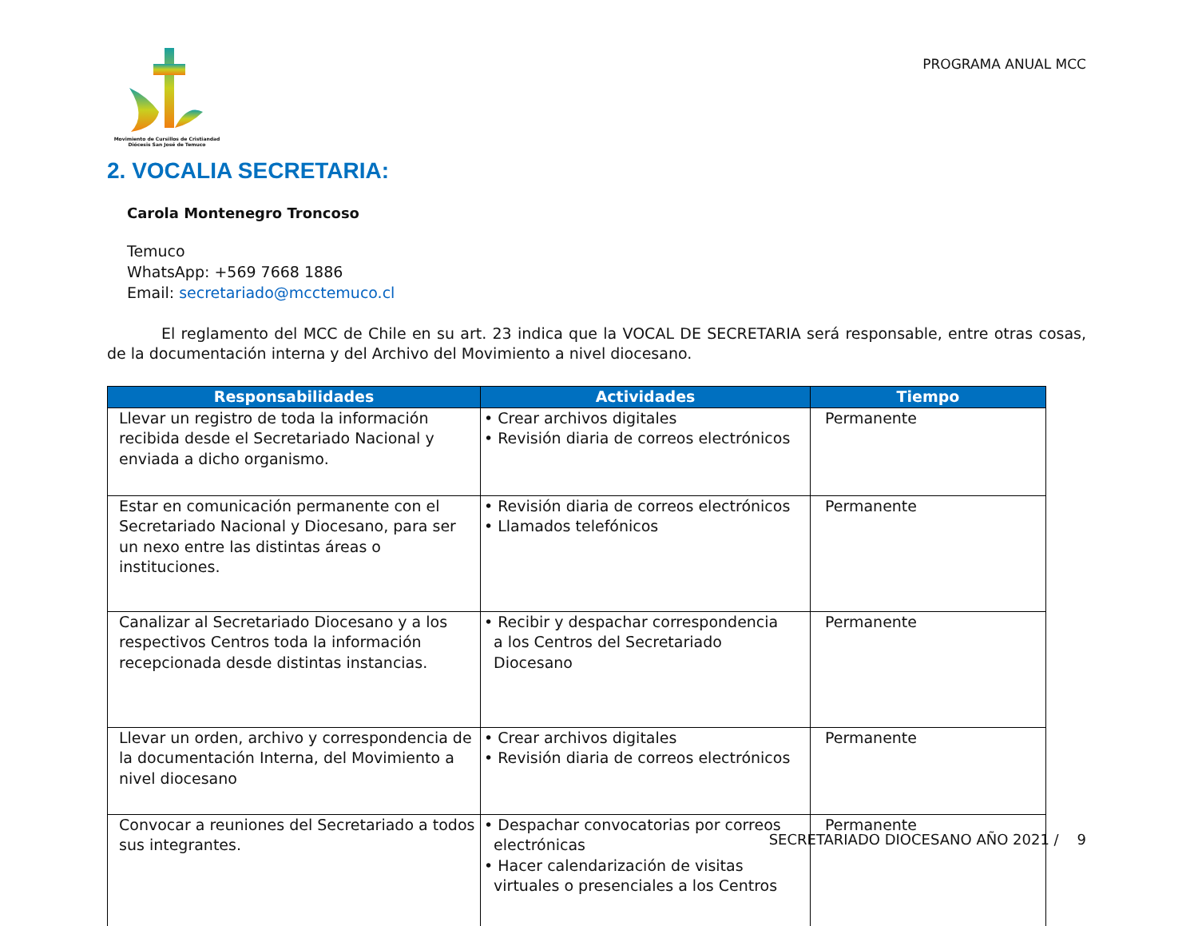Movimiento de Cursillos de Cristiandad
Diócesis San José de Temuco
PROGRAMA ANUAL MCC
2. VOCALIA SECRETARIA:
Carola Montenegro Troncoso
Temuco
WhatsApp: +569 7668 1886
Email: secretariado@mcctemuco.cl
El reglamento del MCC de Chile en su art. 23 indica que la VOCAL DE SECRETARIA será responsable, entre otras cosas, de la documentación interna y del Archivo del Movimiento a nivel diocesano.
| Responsabilidades | Actividades | Tiempo |
| --- | --- | --- |
| Llevar un registro de toda la información recibida desde el Secretariado Nacional y enviada a dicho organismo. | • Crear archivos digitales • Revisión diaria de correos electrónicos | Permanente |
| Estar en comunicación permanente con el Secretariado Nacional y Diocesano, para ser un nexo entre las distintas áreas o instituciones. | • Revisión diaria de correos electrónicos • Llamados telefónicos | Permanente |
| Canalizar al Secretariado Diocesano y a los respectivos Centros toda la información recepcionada desde distintas instancias. | • Recibir y despachar correspondencia a los Centros del Secretariado Diocesano | Permanente |
| Llevar un orden, archivo y correspondencia de la documentación Interna, del Movimiento a nivel diocesano | • Crear archivos digitales • Revisión diaria de correos electrónicos | Permanente |
| Convocar a reuniones del Secretariado a todos sus integrantes. | • Despachar convocatorias por correos electrónicas • Hacer calendarización de visitas virtuales o presenciales a los Centros | Permanente |
SECRETARIADO DIOCESANO AÑO 2021 / 9